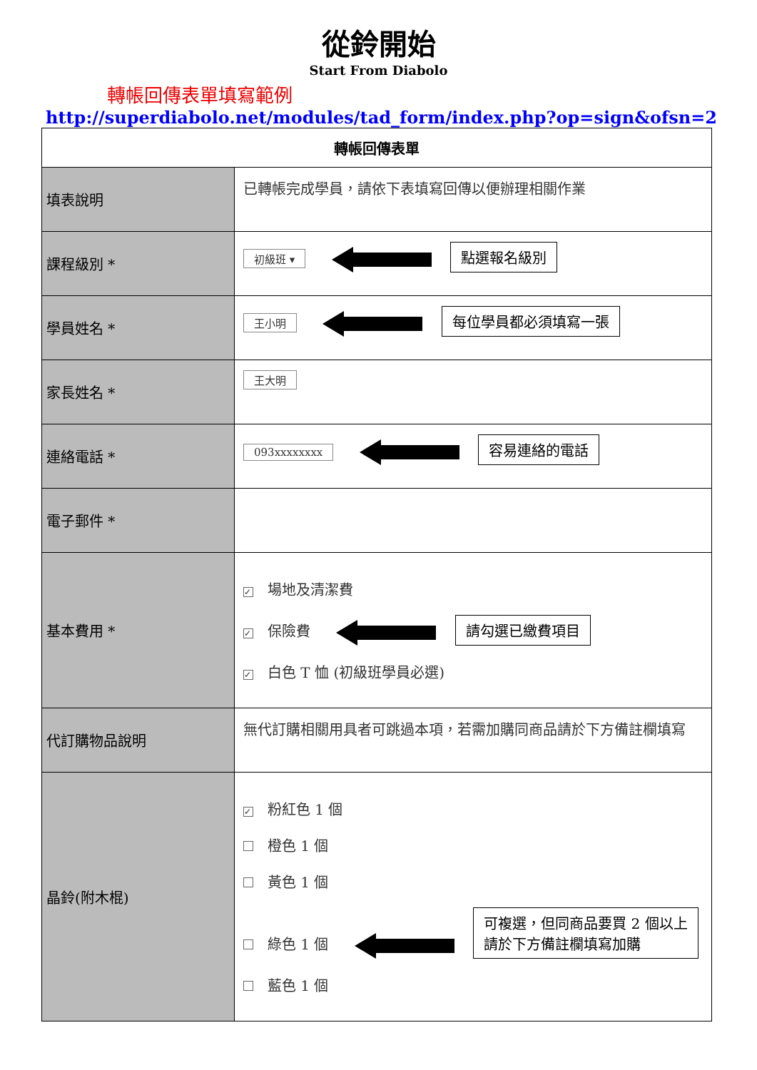從鈴開始
Start From Diabolo
轉帳回傳表單填寫範例
http://superdiabolo.net/modules/tad_form/index.php?op=sign&ofsn=2
| 轉帳回傳表單 | |
| --- | --- |
| 填表說明 | 已轉帳完成學員，請依下表填寫回傳以便辦理相關作業 |
| 課程級別 * | 初級班 ▾ 點選報名級別 |
| 學員姓名 * | 王小明 每位學員都必須填寫一張 |
| 家長姓名 * | 王大明 |
| 連絡電話 * | 093xxxxxxxx 容易連絡的電話 |
| 電子郵件 * | |
| 基本費用 * | ✓ 場地及清潔費 ✓ 保險費 請勾選已繳費項目 ✓ 白色 T 恤 (初級班學員必選) |
| 代訂購物品說明 | 無代訂購相關用具者可跳過本項，若需加購同商品請於下方備註欄填寫 |
| 晶鈴(附木棍) | ✓ 粉紅色 1 個 橙色 1 個 黃色 1 個 綠色 1 個 可複選，但同商品要買 2 個以上 請於下方備註欄填寫加購 藍色 1 個 |